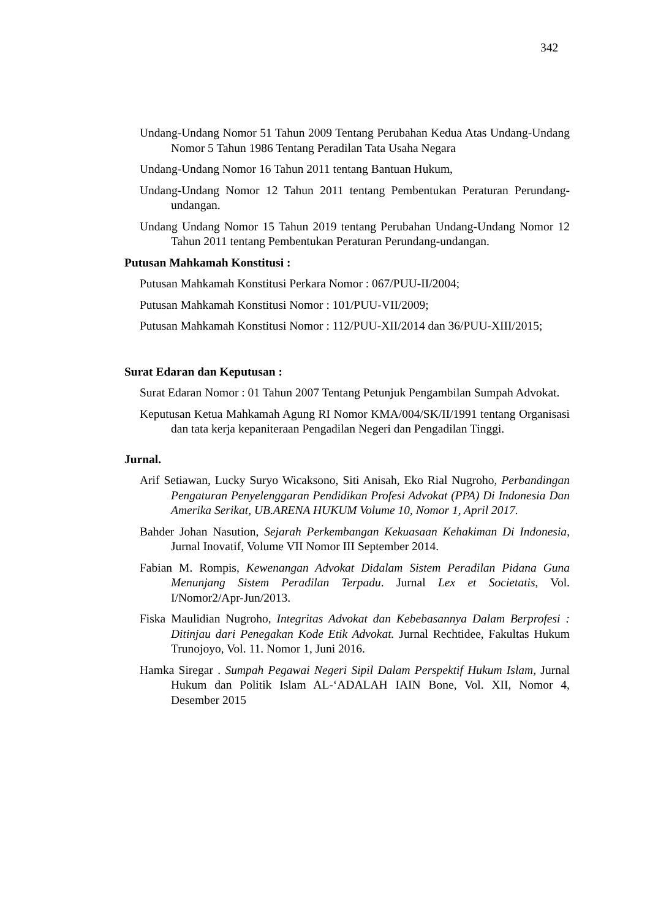342
Undang-Undang Nomor 51 Tahun 2009 Tentang Perubahan Kedua Atas Undang-Undang Nomor 5 Tahun 1986 Tentang Peradilan Tata Usaha Negara
Undang-Undang Nomor 16 Tahun 2011 tentang Bantuan Hukum,
Undang-Undang Nomor 12 Tahun 2011 tentang Pembentukan Peraturan Perundang-undangan.
Undang Undang Nomor 15 Tahun 2019 tentang Perubahan Undang-Undang Nomor 12 Tahun 2011 tentang Pembentukan Peraturan Perundang-undangan.
Putusan Mahkamah Konstitusi :
Putusan Mahkamah Konstitusi Perkara Nomor : 067/PUU-II/2004;
Putusan Mahkamah Konstitusi Nomor : 101/PUU-VII/2009;
Putusan Mahkamah Konstitusi Nomor : 112/PUU-XII/2014 dan 36/PUU-XIII/2015;
Surat Edaran dan Keputusan :
Surat Edaran Nomor : 01 Tahun 2007 Tentang Petunjuk Pengambilan Sumpah Advokat.
Keputusan Ketua Mahkamah Agung RI Nomor KMA/004/SK/II/1991 tentang Organisasi dan tata kerja kepaniteraan Pengadilan Negeri dan Pengadilan Tinggi.
Jurnal.
Arif Setiawan, Lucky Suryo Wicaksono, Siti Anisah, Eko Rial Nugroho, Perbandingan Pengaturan Penyelenggaran Pendidikan Profesi Advokat (PPA) Di Indonesia Dan Amerika Serikat, UB.ARENA HUKUM Volume 10, Nomor 1, April 2017.
Bahder Johan Nasution, Sejarah Perkembangan Kekuasaan Kehakiman Di Indonesia, Jurnal Inovatif, Volume VII Nomor III September 2014.
Fabian M. Rompis, Kewenangan Advokat Didalam Sistem Peradilan Pidana Guna Menunjang Sistem Peradilan Terpadu. Jurnal Lex et Societatis, Vol. I/Nomor2/Apr-Jun/2013.
Fiska Maulidian Nugroho, Integritas Advokat dan Kebebasannya Dalam Berprofesi : Ditinjau dari Penegakan Kode Etik Advokat. Jurnal Rechtidee, Fakultas Hukum Trunojoyo, Vol. 11. Nomor 1, Juni 2016.
Hamka Siregar . Sumpah Pegawai Negeri Sipil Dalam Perspektif Hukum Islam, Jurnal Hukum dan Politik Islam AL-‘ADALAH IAIN Bone, Vol. XII, Nomor 4, Desember 2015